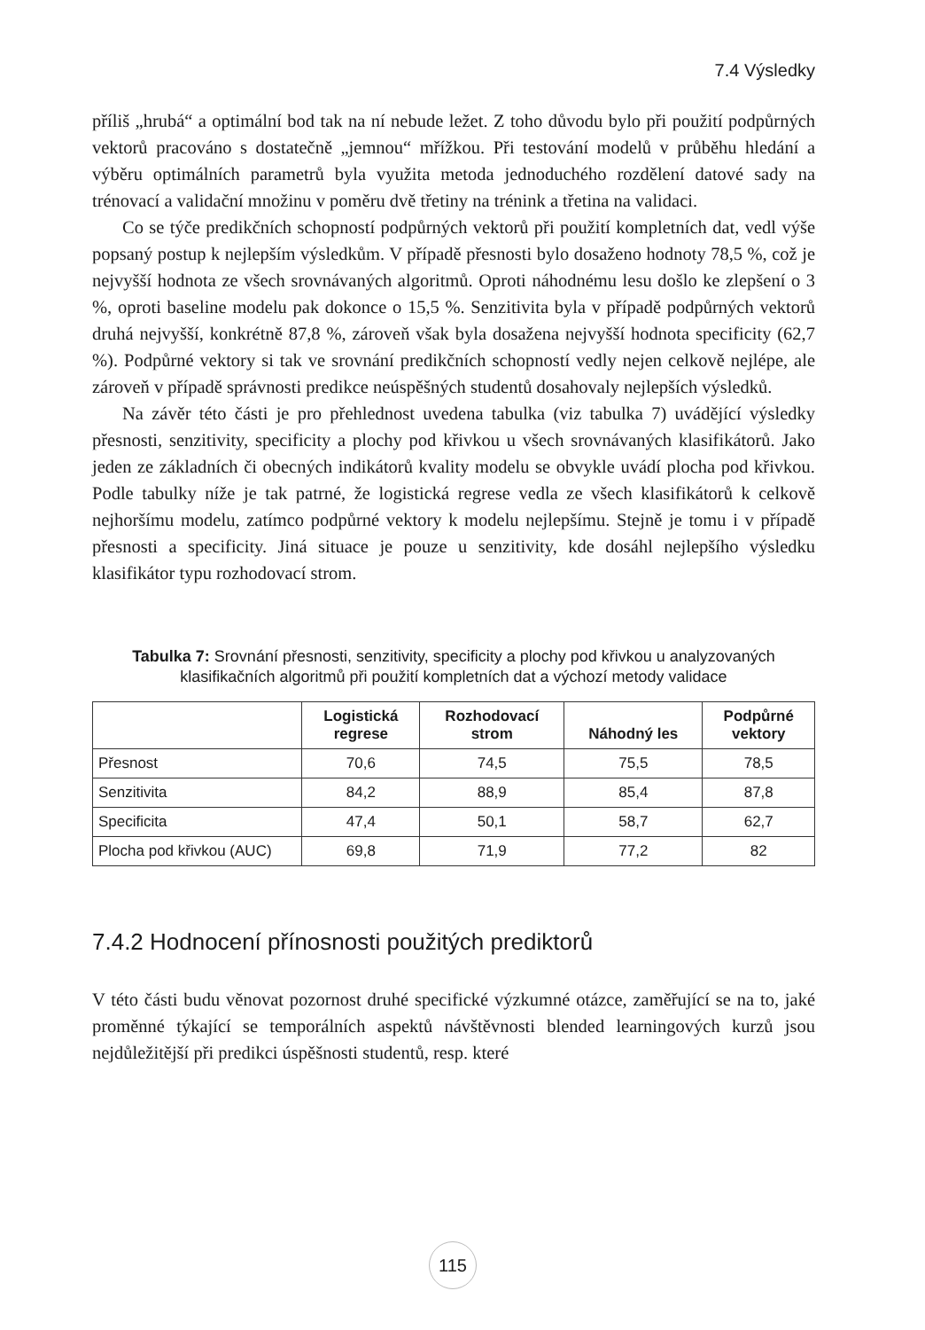7.4 Výsledky
příliš „hrubá“ a optimální bod tak na ní nebude ležet. Z toho důvodu bylo při použití podpůrných vektorů pracováno s dostatečně „jemnou“ mřížkou. Při testování modelů v průběhu hledání a výběru optimálních parametrů byla využita metoda jednoduchého rozdělení datové sady na trénovací a validační množinu v poměru dvě třetiny na trénink a třetina na validaci.
Co se týče predikčních schopností podpůrných vektorů při použití kompletních dat, vedl výše popsaný postup k nejlepším výsledkům. V případě přesnosti bylo dosaženo hodnoty 78,5 %, což je nejvyšší hodnota ze všech srovnávaných algoritmů. Oproti náhodnému lesu došlo ke zlepšení o 3 %, oproti baseline modelu pak dokonce o 15,5 %. Senzitivita byla v případě podpůrných vektorů druhá nejvyšší, konkrétně 87,8 %, zároveň však byla dosažena nejvyšší hodnota specificity (62,7 %). Podpůrné vektory si tak ve srovnání predikčních schopností vedly nejen celkově nejlépe, ale zároveň v případě správnosti predikce neúspěšných studentů dosahovaly nejlepších výsledků.
Na závěr této části je pro přehlednost uvedena tabulka (viz tabulka 7) uvádějící výsledky přesnosti, senzitivity, specificity a plochy pod křivkou u všech srovnávaných klasifikátorů. Jako jeden ze základních či obecných indikátorů kvality modelu se obvykle uvádí plocha pod křivkou. Podle tabulky níže je tak patrné, že logistická regrese vedla ze všech klasifikátorů k celkově nejhoršímu modelu, zatímco podpůrné vektory k modelu nejlepšímu. Stejně je tomu i v případě přesnosti a specificity. Jiná situace je pouze u senzitivity, kde dosáhl nejlepšího výsledku klasifikátor typu rozhodovací strom.
Tabulka 7: Srovnání přesnosti, senzitivity, specificity a plochy pod křivkou u analyzovaných klasifikačních algoritmů při použití kompletních dat a výchozí metody validace
| | Logistická regrese | Rozhodovací strom | Náhodný les | Podpůrné vektory |
| --- | --- | --- | --- | --- |
| Přesnost | 70,6 | 74,5 | 75,5 | 78,5 |
| Senzitivita | 84,2 | 88,9 | 85,4 | 87,8 |
| Specificita | 47,4 | 50,1 | 58,7 | 62,7 |
| Plocha pod křivkou (AUC) | 69,8 | 71,9 | 77,2 | 82 |
7.4.2 Hodnocení přínosnosti použitých prediktorů
V této části budu věnovat pozornost druhé specifické výzkumné otázce, zaměřující se na to, jaké proměnné týkající se temporálních aspektů návštěvnosti blended learningových kurzů jsou nejdůležitější při predikci úspěšnosti studentů, resp. které
115